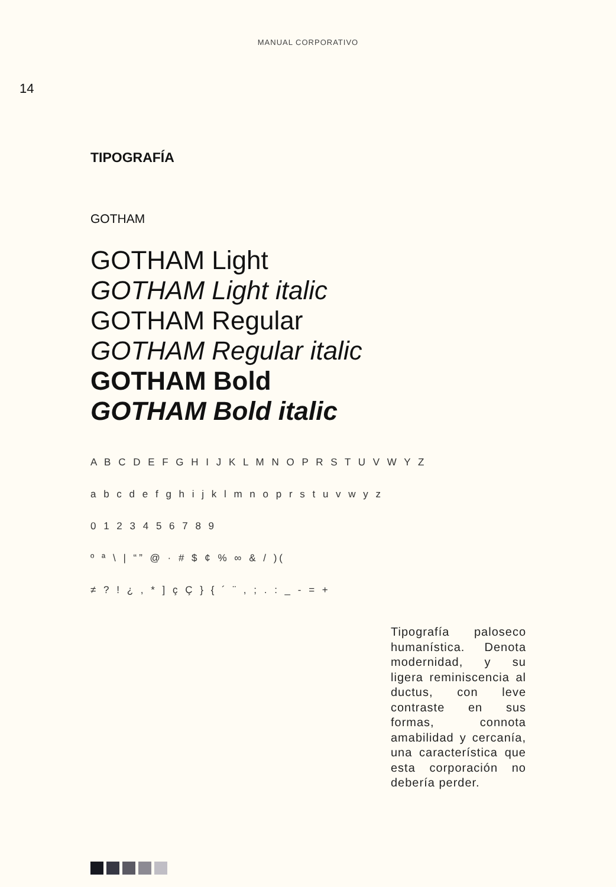MANUAL CORPORATIVO
14
TIPOGRAFÍA
GOTHAM
GOTHAM Light
GOTHAM Light italic
GOTHAM Regular
GOTHAM Regular italic
GOTHAM Bold
GOTHAM Bold italic
A B C D E F G H I J K L M N O P R S T U V W Y Z
a b c d e f g h i j k l m n o p r s t u v w y z
0 1 2 3 4 5 6 7 8 9
º ª \ | “” @ · # $ ¢ % ∞ & / )(
≠ ? ! ¿ , * ] ç Ç } { ´ ¨ , ; . : _ - = +
Tipografía paloseco humanística. Denota modernidad, y su ligera reminiscencia al ductus, con leve contraste en sus formas, connota amabilidad y cercanía, una característica que esta corporación no debería perder.